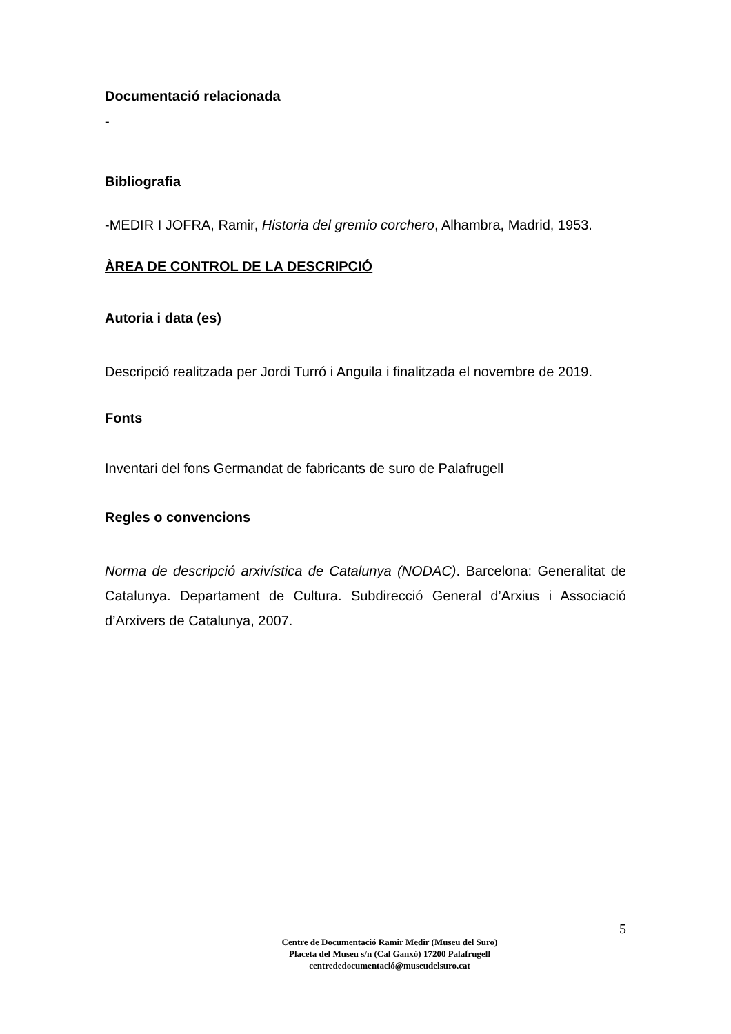Documentació relacionada
-
Bibliografia
-MEDIR I JOFRA, Ramir, Historia del gremio corchero, Alhambra, Madrid, 1953.
ÀREA DE CONTROL DE LA DESCRIPCIÓ
Autoria i data (es)
Descripció realitzada per Jordi Turró i Anguila i finalitzada el novembre de 2019.
Fonts
Inventari del fons Germandat de fabricants de suro de Palafrugell
Regles o convencions
Norma de descripció arxivística de Catalunya (NODAC). Barcelona: Generalitat de Catalunya. Departament de Cultura. Subdirecció General d’Arxius i Associació d’Arxivers de Catalunya, 2007.
5
Centre de Documentació Ramir Medir (Museu del Suro)
Placeta del Museu s/n (Cal Ganxó) 17200 Palafrugell
centrededocumentació@museudelsuro.cat